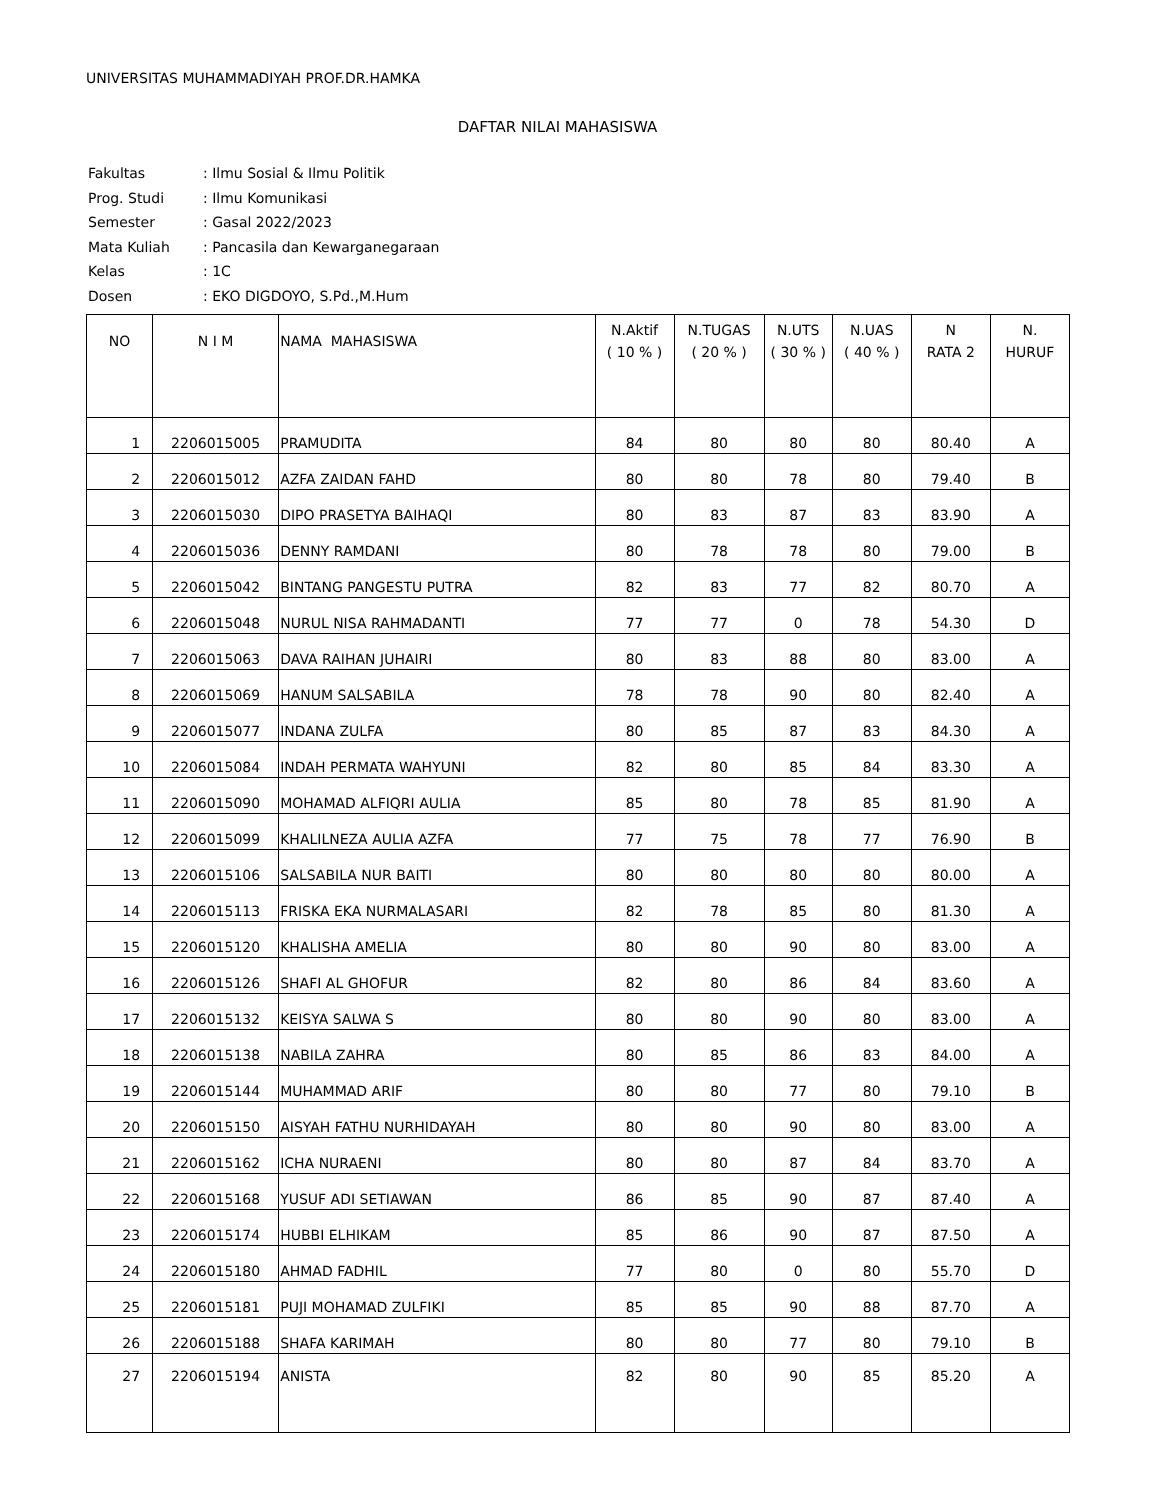UNIVERSITAS MUHAMMADIYAH PROF.DR.HAMKA
DAFTAR NILAI MAHASISWA
| Fakultas | : Ilmu Sosial & Ilmu Politik |
| Prog. Studi | : Ilmu Komunikasi |
| Semester | : Gasal 2022/2023 |
| Mata Kuliah | : Pancasila dan Kewarganegaraan |
| Kelas | : 1C |
| Dosen | : EKO DIGDOYO, S.Pd.,M.Hum |
| NO | N I M | NAMA MAHASISWA | N.Aktif ( 10 % ) | N.TUGAS ( 20 % ) | N.UTS ( 30 % ) | N.UAS ( 40 % ) | N RATA 2 | N. HURUF |
| --- | --- | --- | --- | --- | --- | --- | --- | --- |
| 1 | 2206015005 | PRAMUDITA | 84 | 80 | 80 | 80 | 80.40 | A |
| 2 | 2206015012 | AZFA ZAIDAN FAHD | 80 | 80 | 78 | 80 | 79.40 | B |
| 3 | 2206015030 | DIPO PRASETYA BAIHAQI | 80 | 83 | 87 | 83 | 83.90 | A |
| 4 | 2206015036 | DENNY RAMDANI | 80 | 78 | 78 | 80 | 79.00 | B |
| 5 | 2206015042 | BINTANG PANGESTU PUTRA | 82 | 83 | 77 | 82 | 80.70 | A |
| 6 | 2206015048 | NURUL NISA RAHMADANTI | 77 | 77 | 0 | 78 | 54.30 | D |
| 7 | 2206015063 | DAVA RAIHAN JUHAIRI | 80 | 83 | 88 | 80 | 83.00 | A |
| 8 | 2206015069 | HANUM SALSABILA | 78 | 78 | 90 | 80 | 82.40 | A |
| 9 | 2206015077 | INDANA ZULFA | 80 | 85 | 87 | 83 | 84.30 | A |
| 10 | 2206015084 | INDAH PERMATA WAHYUNI | 82 | 80 | 85 | 84 | 83.30 | A |
| 11 | 2206015090 | MOHAMAD ALFIQRI AULIA | 85 | 80 | 78 | 85 | 81.90 | A |
| 12 | 2206015099 | KHALILNEZA AULIA AZFA | 77 | 75 | 78 | 77 | 76.90 | B |
| 13 | 2206015106 | SALSABILA NUR BAITI | 80 | 80 | 80 | 80 | 80.00 | A |
| 14 | 2206015113 | FRISKA EKA NURMALASARI | 82 | 78 | 85 | 80 | 81.30 | A |
| 15 | 2206015120 | KHALISHA AMELIA | 80 | 80 | 90 | 80 | 83.00 | A |
| 16 | 2206015126 | SHAFI AL GHOFUR | 82 | 80 | 86 | 84 | 83.60 | A |
| 17 | 2206015132 | KEISYA SALWA S | 80 | 80 | 90 | 80 | 83.00 | A |
| 18 | 2206015138 | NABILA ZAHRA | 80 | 85 | 86 | 83 | 84.00 | A |
| 19 | 2206015144 | MUHAMMAD ARIF | 80 | 80 | 77 | 80 | 79.10 | B |
| 20 | 2206015150 | AISYAH FATHU NURHIDAYAH | 80 | 80 | 90 | 80 | 83.00 | A |
| 21 | 2206015162 | ICHA NURAENI | 80 | 80 | 87 | 84 | 83.70 | A |
| 22 | 2206015168 | YUSUF ADI SETIAWAN | 86 | 85 | 90 | 87 | 87.40 | A |
| 23 | 2206015174 | HUBBI ELHIKAM | 85 | 86 | 90 | 87 | 87.50 | A |
| 24 | 2206015180 | AHMAD FADHIL | 77 | 80 | 0 | 80 | 55.70 | D |
| 25 | 2206015181 | PUJI MOHAMAD ZULFIKI | 85 | 85 | 90 | 88 | 87.70 | A |
| 26 | 2206015188 | SHAFA KARIMAH | 80 | 80 | 77 | 80 | 79.10 | B |
| 27 | 2206015194 | ANISTA | 82 | 80 | 90 | 85 | 85.20 | A |